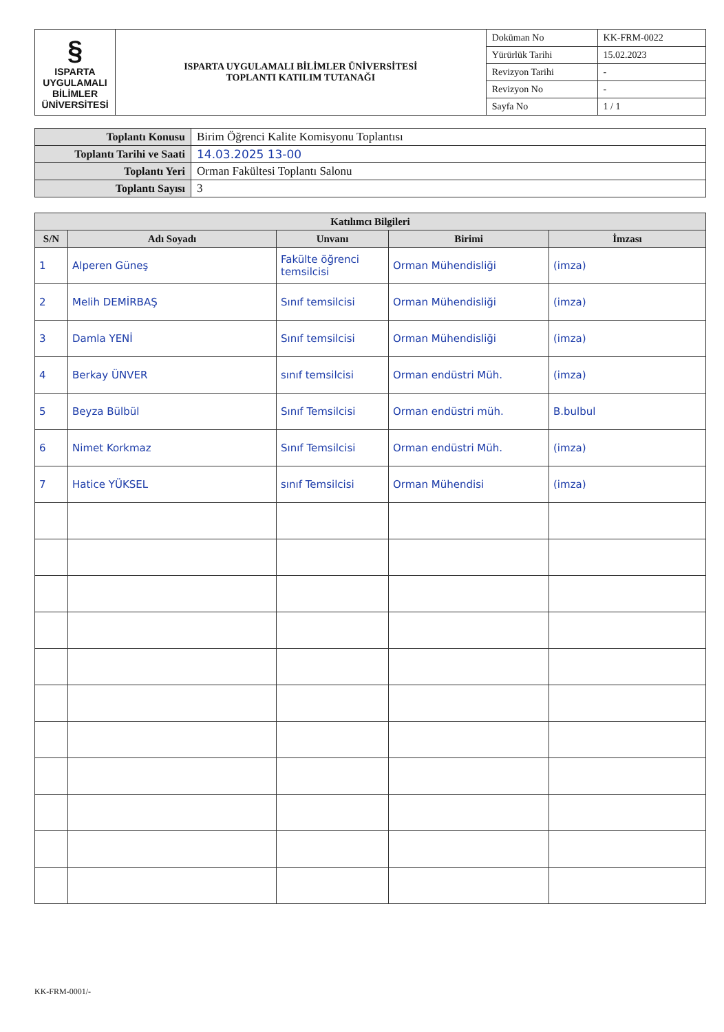| § ISPARTA UYGULAMALI BİLİMLER ÜNİVERSİTESİ | ISPARTA UYGULAMALI BİLİMLER ÜNİVERSİTESİ TOPLANTI KATILIM TUTANAĞI | Doküman No | KK-FRM-0022 |
| | | Yürürlük Tarihi | 15.02.2023 |
| | | Revizyon Tarihi | - |
| | | Revizyon No | - |
| | | Sayfa No | 1 / 1 |
| Toplantı Konusu | Birim Öğrenci Kalite Komisyonu Toplantısı |
| Toplantı Tarihi ve Saati | 14.03.2025 13-00 |
| Toplantı Yeri | Orman Fakültesi Toplantı Salonu |
| Toplantı Sayısı | 3 |
| Katılımcı Bilgileri | | | | |
| --- | --- | --- | --- | --- |
| S/N | Adı Soyadı | Unvanı | Birimi | İmzası |
| 1 | Alperen Güneş | Fakülte öğrenci temsilcisi | Orman Mühendisliği | (imza) |
| 2 | Melih DEMİRBAŞ | Sınıf temsilcisi | Orman Mühendisliği | (imza) |
| 3 | Damla YENİ | Sınıf temsilcisi | Orman Mühendisliği | (imza) |
| 4 | Berkay ÜNVER | sınıf temsilcisi | Orman endüstri Müh. | (imza) |
| 5 | Beyza Bülbül | Sınıf Temsilcisi | Orman endüstri müh. | B.bulbul |
| 6 | Nimet Korkmaz | Sınıf Temsilcisi | Orman endüstri Müh. | (imza) |
| 7 | Hatice YÜKSEL | sınıf Temsilcisi | Orman Mühendisi | (imza) |
KK-FRM-0001/-